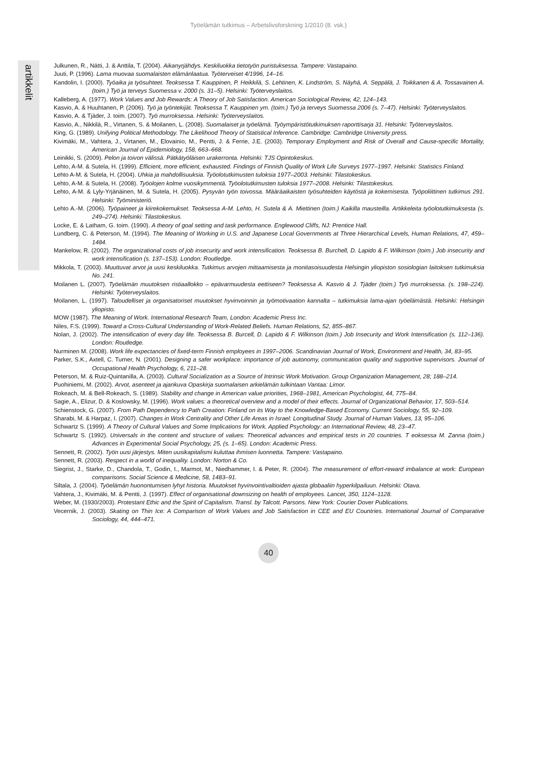Työelämän tutkimus – Arbetslivsforskning 1/2010 (8. vsk.)
artikkelit
Julkunen, R., Nätti, J. & Anttila, T. (2004). Aikanyrjähdys. Keskiluokka tietotyön puristuksessa. Tampere: Vastapaino.
Juuti, P. (1996). Lama muovaa suomalaisten elämänlaatua. Työterveiset 4/1996, 14–16.
Kandolin, I. (2000). Työaika ja työsuhteet. Teoksessa T. Kauppinen, P. Heikkilä, S. Lehtinen, K. Lindström, S. Näyhä, A. Seppälä, J. Toikkanen & A. Tossavainen A. (toim.) Työ ja terveys Suomessa v. 2000 (s. 31–5). Helsinki: Työterveyslaitos.
Kalleberg, A. (1977). Work Values and Job Rewards: A Theory of Job Satisfaction. American Sociological Review, 42, 124–143.
Kasvio, A. & Huuhtanen, P. (2006). Työ ja työntekijät. Teoksessa T. Kauppinen ym. (toim.) Työ ja terveys Suomessa 2006 (s. 7–47). Helsinki: Työterveyslaitos.
Kasvio, A. & Tjäder, J. toim. (2007). Työ murroksessa. Helsinki: Työterveyslaitos.
Kasvio, A., Nikkilä, R., Virtanen, S. & Moilanen, L. (2008). Suomalaiset ja työelämä. Työympäristötutkimuksen raporttisarja 31. Helsinki: Työterveyslaitos.
King, G. (1989). Unifying Political Methodology. The Likelihood Theory of Statistical Inference. Cambridge: Cambridge University press.
Kivimäki, M., Vahtera, J., Virtanen, M., Elovainio, M., Pentti, J. & Ferrie, J.E. (2003). Temporary Employment and Risk of Overall and Cause-specific Mortality, American Journal of Epidemiology, 158, 663–668.
Leinikki, S. (2009). Pelon ja toivon välissä. Pätkätyöläisen urakerronta. Helsinki: TJS Opintokeskus.
Lehto, A-M. & Sutela, H. (1999). Efficient, more efficient, exhausted. Findings of Finnish Quality of Work Life Surveys 1977–1997. Helsinki: Statistics Finland.
Lehto A-M. & Sutela, H. (2004). Uhkia ja mahdollisuuksia. Työolotutkimusten tuloksia 1977–2003. Helsinki: Tilastokeskus.
Lehto, A-M. & Sutela, H. (2008). Työolojen kolme vuosikymmentä. Työolotutkimusten tuloksia 1977–2008. Helsinki: Tilastokeskus.
Lehto, A-M. & Lyly-Yrjänäinen, M. & Sutela, H. (2005). Pysyvän työn toivossa. Määräaikaisten työsuhteiden käytöstä ja kokemisesta. Työpoliittinen tutkimus 291. Helsinki: Työministeriö.
Lehto A.-M. (2006). Työpaineet ja kiirekokemukset. Teoksessa A-M. Lehto, H. Sutela & A. Miettinen (toim.) Kaikilla mausteilla. Artikkeleita työolotutkimuksesta (s. 249–274). Helsinki: Tilastokeskus.
Locke, E. & Latham, G. toim. (1990). A theory of goal setting and task performance. Englewood Cliffs, NJ: Prentice Hall.
Lundberg, C. & Peterson, M. (1994). The Meaning of Working in U.S. and Japanese Local Governments at Three Hierarchical Levels, Human Relations, 47, 459–1484.
Mankelow, R. (2002). The organizational costs of job insecurity and work intensification. Teoksessa B. Burchell, D. Lapido & F. Wilkinson (toim.) Job insecurity and work intensification (s. 137–153). London: Routledge.
Mikkola, T. (2003). Muuttuvat arvot ja uusi keskiluokka. Tutkimus arvojen mittaamisesta ja monitasoisuudesta Helsingin yliopiston sosiologian laitoksen tutkimuksia No. 241.
Moilanen L. (2007). Työelämän muutoksen ristiaallokko – epävarmuudesta eettiseen? Teoksessa A. Kasvio & J. Tjäder (toim.) Työ murroksessa. (s. 198–224). Helsinki: Työterveyslaitos.
Moilanen, L. (1997). Taloudelliset ja organisatoriset muutokset hyvinvoinnin ja työmotivaation kannalta – tutkimuksia lama-ajan työelämästä. Helsinki: Helsingin yliopisto.
MOW (1987). The Meaning of Work. International Research Team, London: Academic Press Inc.
Niles, F.S. (1999). Toward a Cross-Cultural Understanding of Work-Related Beliefs. Human Relations, 52, 855–867.
Nolan, J. (2002). The intensification of every day life. Teoksessa B. Burcell, D. Lapido & F. Wilkinson (toim.) Job Insecurity and Work Intensification (s. 112–136). London: Routledge.
Nurminen M. (2008). Work life expectancies of fixed-term Finnish employees in 1997–2006. Scandinavian Journal of Work, Environment and Health, 34, 83–95.
Parker, S.K., Axtell, C. Turner, N. (2001). Designing a safer workplace: importance of job autonomy, communication quality and supportive supervisors. Journal of Occupational Health Psychology, 6, 211–28.
Peterson, M. & Ruiz-Quintanilla, A. (2003). Cultural Socialization as a Source of Intrinsic Work Motivation. Group Organization Management, 28; 188–214.
Puohiniemi, M. (2002). Arvot, asenteet ja ajankuva Opaskirja suomalaisen arkielämän tulkintaan Vantaa: Limor.
Rokeach, M. & Bell-Rokeach, S. (1989). Stability and change in American value priorities, 1968–1981, American Psychologist, 44, 775–84.
Sagie, A., Elizur, D. & Koslowsky, M. (1996). Work values: a theoretical overview and a model of their effects. Journal of Organizational Behavior, 17, 503–514.
Schienstock, G. (2007). From Path Dependency to Path Creation: Finland on its Way to the Knowledge-Based Economy. Current Sociology, 55, 92–109.
Sharabi, M. & Harpaz, I. (2007). Changes in Work Centrality and Other Life Areas in Israel: Longitudinal Study. Journal of Human Values, 13, 95–106.
Schwartz S. (1999). A Theory of Cultural Values and Some Implications for Work. Applied Psychology: an International Review, 48, 23–47.
Schwartz S. (1992). Universals in the content and structure of values: Theoretical advances and empirical tests in 20 countries. T eoksessa M. Zanna (toim.) Advances in Experimental Social Psychology, 25, (s. 1–65). London: Academic Press.
Sennett, R. (2002). Työn uusi järjestys. Miten uusikapitalismi kuluttaa ihmisen luonnetta. Tampere: Vastapaino.
Sennett, R. (2003). Respect in a world of inequality. London: Norton & Co.
Siegrist, J., Starke, D., Chandola, T., Godin, I., Marmot, M., Niedhammer, I. & Peter, R. (2004). The measurement of effort-reward imbalance at work: European comparisons. Social Science & Medicine, 58, 1483–91.
Siltala, J. (2004). Työelämän huonontumisen lyhyt historia. Muutokset hyvinvointivaltioiden ajasta globaaliin hyperkilpailuun. Helsinki: Otava.
Vahtera, J., Kivimäki, M. & Pentti, J. (1997). Effect of organisational downsizing on health of employees. Lancet, 350, 1124–1128.
Weber, M. (1930/2003). Protestant Ethic and the Spirit of Capitalism. Transl. by Talcott. Parsons. New York: Courier Dover Publications.
Vecernik, J. (2003). Skating on Thin Ice: A Comparison of Work Values and Job Satisfaction in CEE and EU Countries. International Journal of Comparative Sociology, 44, 444–471.
40